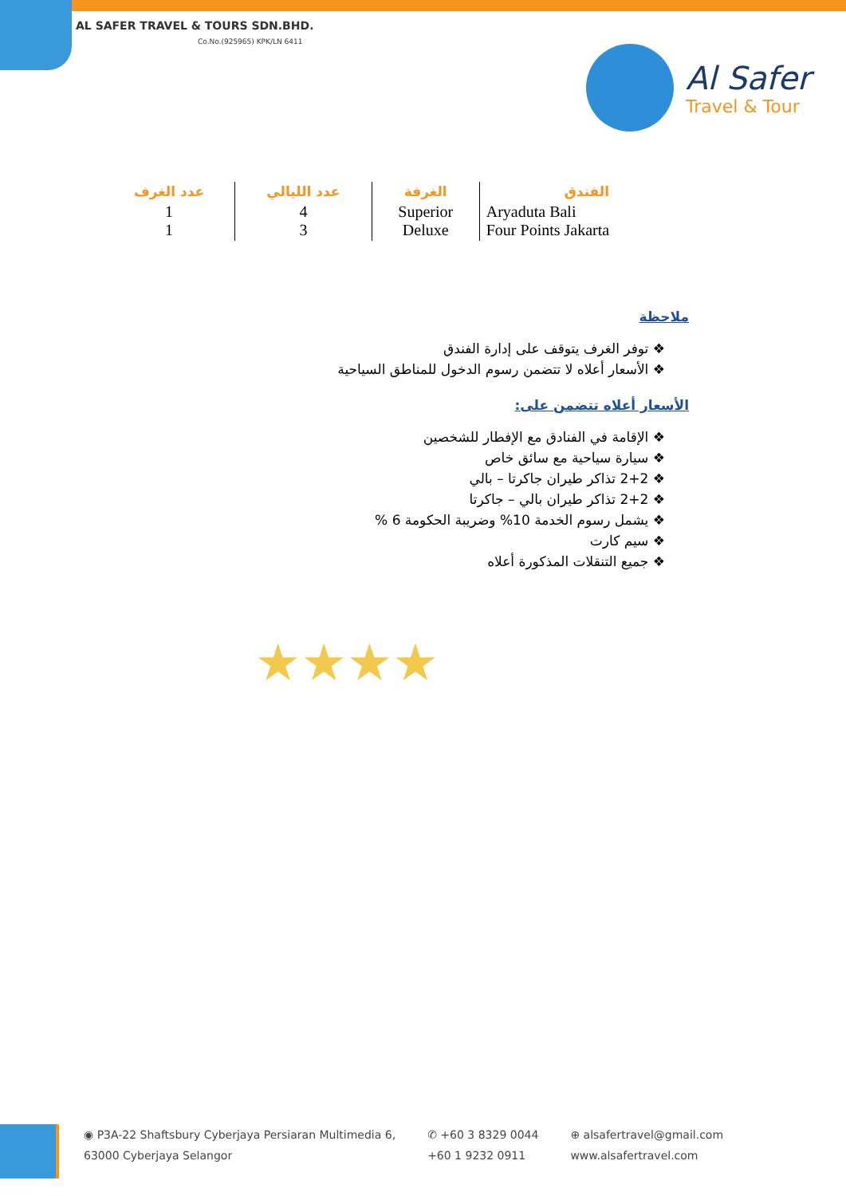AL SAFER TRAVEL & TOURS SDN.BHD.
Co.No.(925965) KPK/LN 6411
Al Safer
Travel & Tour
| عدد الغرف | عدد الليالي | الغرفة | الفندق |
| --- | --- | --- | --- |
| 1 1 | 4 3 | Superior Deluxe | Aryaduta Bali Four Points Jakarta |
ملاحظة
❖ توفر الغرف يتوقف على إدارة الفندق
❖ الأسعار أعلاه لا تتضمن رسوم الدخول للمناطق السياحية
الأسعار أعلاه تتضمن على:
❖ الإقامة في الفنادق مع الإفطار للشخصين
❖ سيارة سياحية مع سائق خاص
❖ 2+2 تذاكر طيران جاكرتا – بالي
❖ 2+2 تذاكر طيران بالي – جاكرتا
❖ يشمل رسوم الخدمة 10% وضريبة الحكومة 6 %
❖ سيم كارت
❖ جميع التنقلات المذكورة أعلاه
★★★★
◉ P3A-22 Shaftsbury Cyberjaya Persiaran Multimedia 6,
63000 Cyberjaya Selangor
✆ +60 3 8329 0044
+60 1 9232 0911
⊕ alsafertravel@gmail.com
www.alsafertravel.com